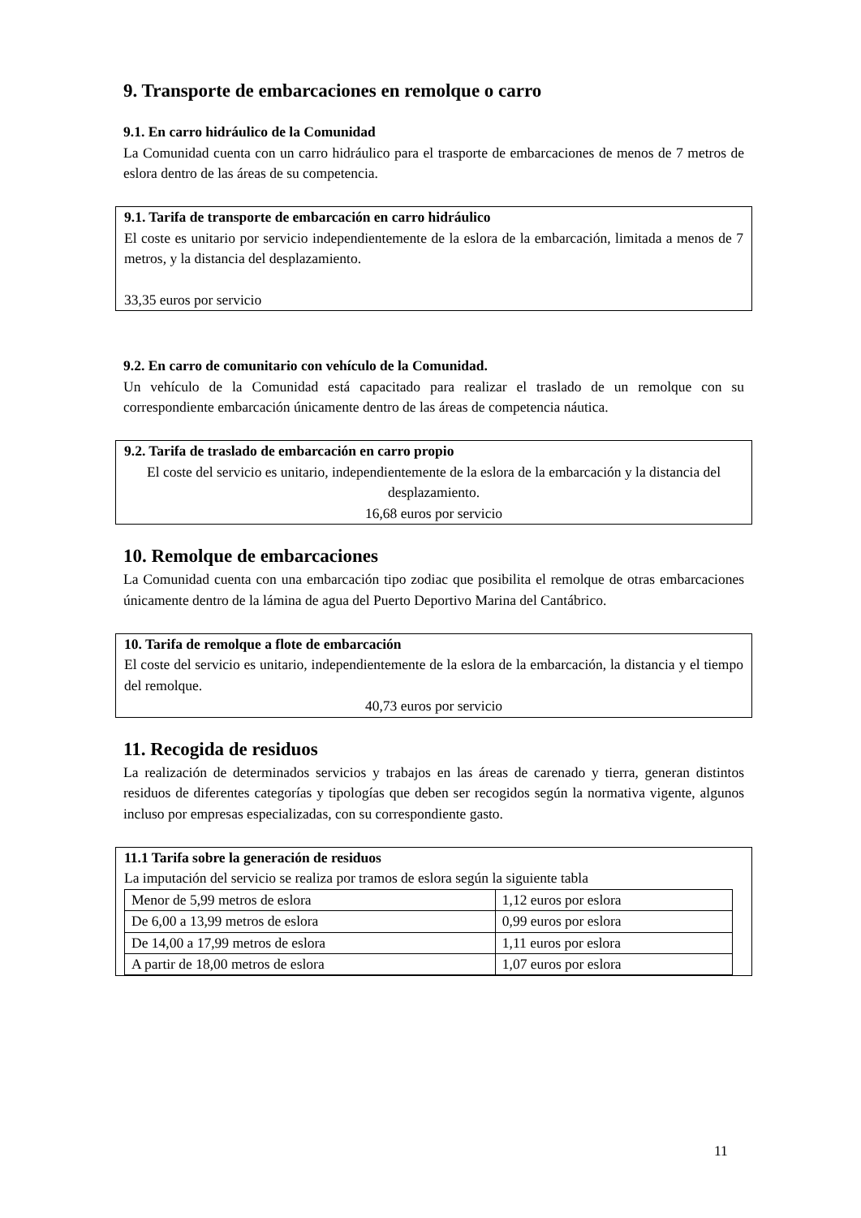9. Transporte de embarcaciones en remolque o carro
9.1. En carro hidráulico de la Comunidad
La Comunidad cuenta con un carro hidráulico para el trasporte de embarcaciones de menos de 7 metros de eslora dentro de las áreas de su competencia.
9.1. Tarifa de transporte de embarcación en carro hidráulico
El coste es unitario por servicio independientemente de la eslora de la embarcación, limitada a menos de 7 metros, y la distancia del desplazamiento.
33,35 euros por servicio
9.2. En carro de comunitario con vehículo de la Comunidad.
Un vehículo de la Comunidad está capacitado para realizar el traslado de un remolque con su correspondiente embarcación únicamente dentro de las áreas de competencia náutica.
9.2. Tarifa de traslado de embarcación en carro propio
El coste del servicio es unitario, independientemente de la eslora de la embarcación y la distancia del desplazamiento.
16,68 euros por servicio
10. Remolque de embarcaciones
La Comunidad cuenta con una embarcación tipo zodiac que posibilita el remolque de otras embarcaciones únicamente dentro de la lámina de agua del Puerto Deportivo Marina del Cantábrico.
10. Tarifa de remolque a flote de embarcación
El coste del servicio es unitario, independientemente de la eslora de la embarcación, la distancia y el tiempo del remolque.
40,73 euros por servicio
11. Recogida de residuos
La realización de determinados servicios y trabajos en las áreas de carenado y tierra, generan distintos residuos de diferentes categorías y tipologías que deben ser recogidos según la normativa vigente, algunos incluso por empresas especializadas, con su correspondiente gasto.
11.1 Tarifa sobre la generación de residuos
La imputación del servicio se realiza por tramos de eslora según la siguiente tabla
| Menor de 5,99 metros de eslora | 1,12 euros por eslora |
| De 6,00 a 13,99 metros de eslora | 0,99 euros por eslora |
| De 14,00 a 17,99 metros de eslora | 1,11 euros por eslora |
| A partir de 18,00 metros de eslora | 1,07 euros por eslora |
11